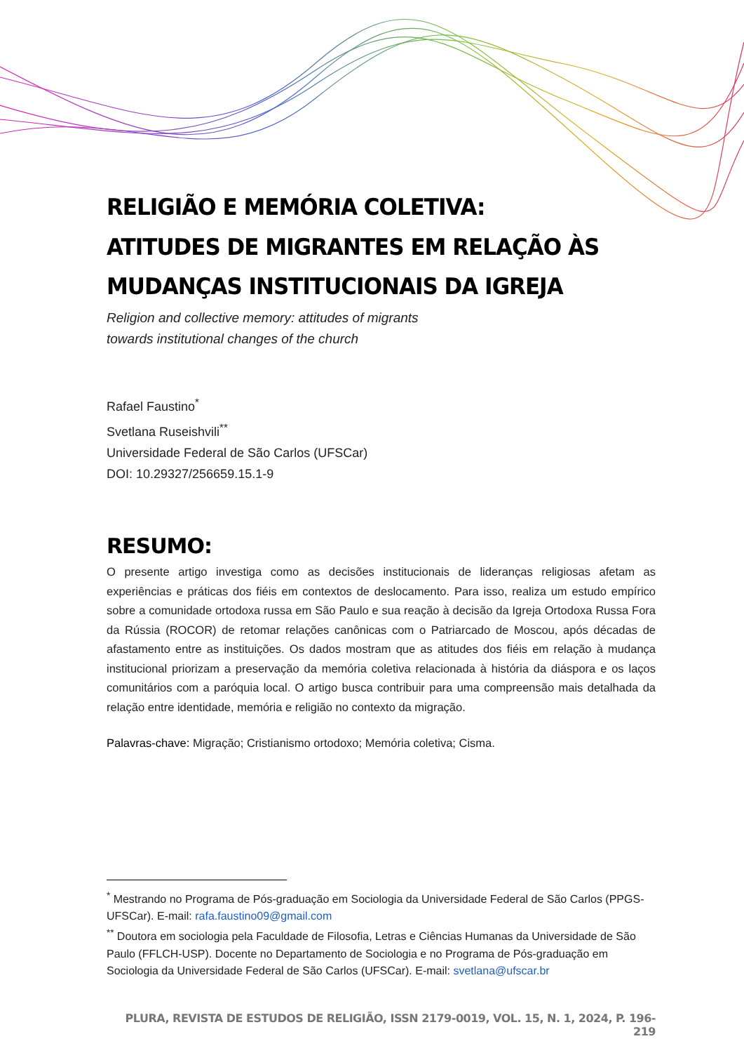RELIGIÃO E MEMÓRIA COLETIVA:
ATITUDES DE MIGRANTES EM RELAÇÃO ÀS
MUDANÇAS INSTITUCIONAIS DA IGREJA
Religion and collective memory: attitudes of migrants
towards institutional changes of the church
Rafael Faustino<sup>*</sup>
Svetlana Ruseishvili<sup>**</sup>
Universidade Federal de São Carlos (UFSCar)
DOI: 10.29327/256659.15.1-9
RESUMO:
O presente artigo investiga como as decisões institucionais de lideranças religiosas afetam as experiências e práticas dos fiéis em contextos de deslocamento. Para isso, realiza um estudo empírico sobre a comunidade ortodoxa russa em São Paulo e sua reação à decisão da Igreja Ortodoxa Russa Fora da Rússia (ROCOR) de retomar relações canônicas com o Patriarcado de Moscou, após décadas de afastamento entre as instituições. Os dados mostram que as atitudes dos fiéis em relação à mudança institucional priorizam a preservação da memória coletiva relacionada à história da diáspora e os laços comunitários com a paróquia local. O artigo busca contribuir para uma compreensão mais detalhada da relação entre identidade, memória e religião no contexto da migração.
Palavras-chave: Migração; Cristianismo ortodoxo; Memória coletiva; Cisma.
<sup>*</sup> Mestrando no Programa de Pós-graduação em Sociologia da Universidade Federal de São Carlos (PPGS-UFSCar). E-mail: rafa.faustino09@gmail.com
<sup>**</sup> Doutora em sociologia pela Faculdade de Filosofia, Letras e Ciências Humanas da Universidade de São Paulo (FFLCH-USP). Docente no Departamento de Sociologia e no Programa de Pós-graduação em Sociologia da Universidade Federal de São Carlos (UFSCar). E-mail: svetlana@ufscar.br
PLURA, REVISTA DE ESTUDOS DE RELIGIÃO, ISSN 2179-0019, VOL. 15, N. 1, 2024, P. 196-219